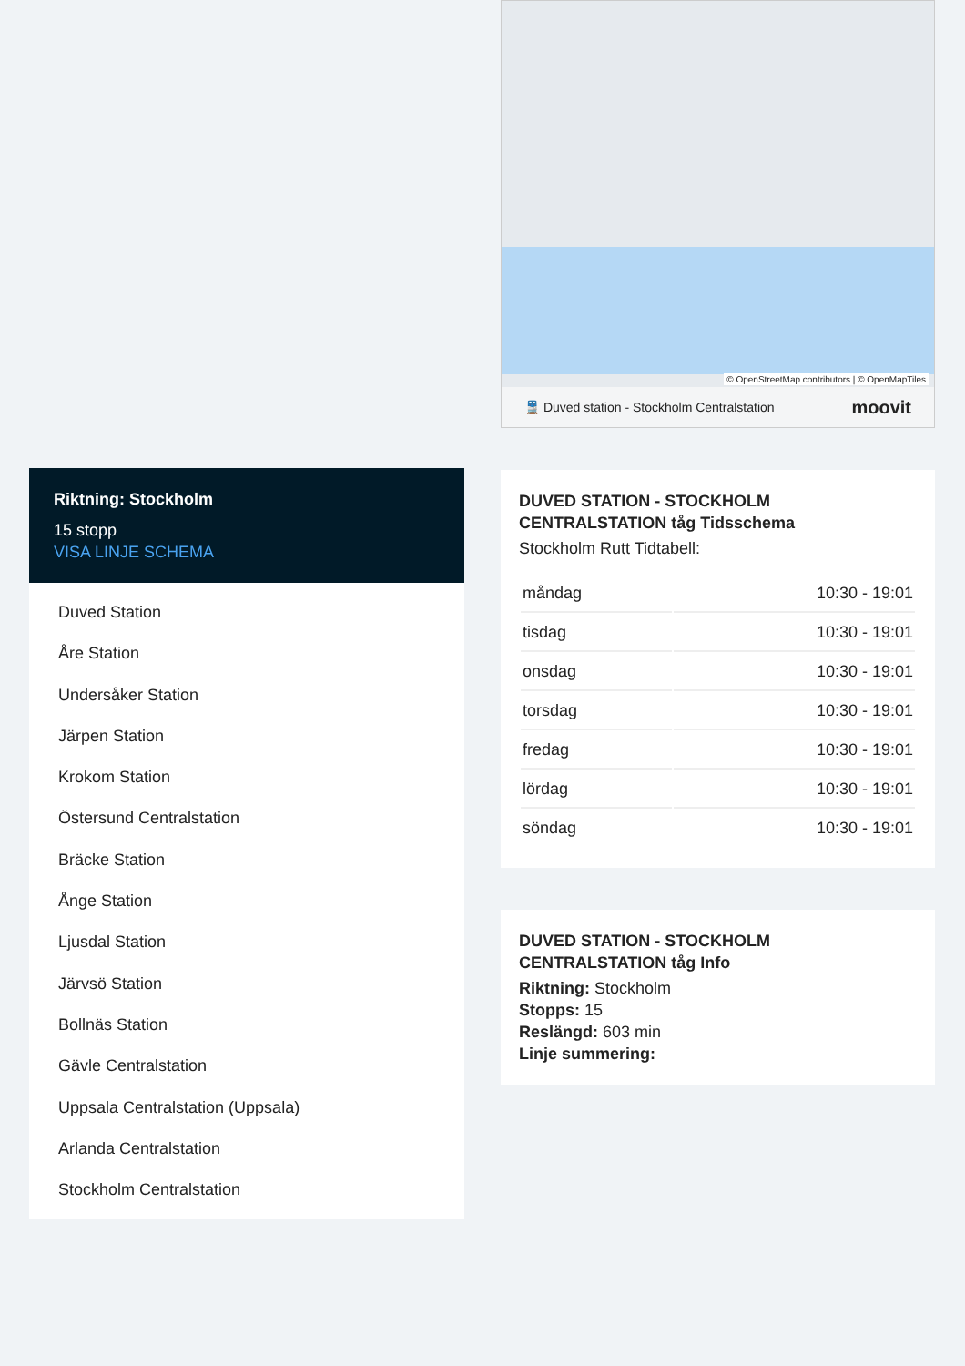© OpenStreetMap contributors | © OpenMapTiles
🚆 Duved station - Stockholm Centralstation moovit
DUVED STATION - STOCKHOLM CENTRALSTATION tåg Tidsschema
Stockholm Rutt Tidtabell:
| måndag | 10:30 - 19:01 |
| tisdag | 10:30 - 19:01 |
| onsdag | 10:30 - 19:01 |
| torsdag | 10:30 - 19:01 |
| fredag | 10:30 - 19:01 |
| lördag | 10:30 - 19:01 |
| söndag | 10:30 - 19:01 |
DUVED STATION - STOCKHOLM CENTRALSTATION tåg Info
Riktning: Stockholm
Stopps: 15
Reslängd: 603 min
Linje summering:
Riktning: Stockholm
15 stopp
VISA LINJE SCHEMA
Duved Station
Åre Station
Undersåker Station
Järpen Station
Krokom Station
Östersund Centralstation
Bräcke Station
Ånge Station
Ljusdal Station
Järvsö Station
Bollnäs Station
Gävle Centralstation
Uppsala Centralstation (Uppsala)
Arlanda Centralstation
Stockholm Centralstation